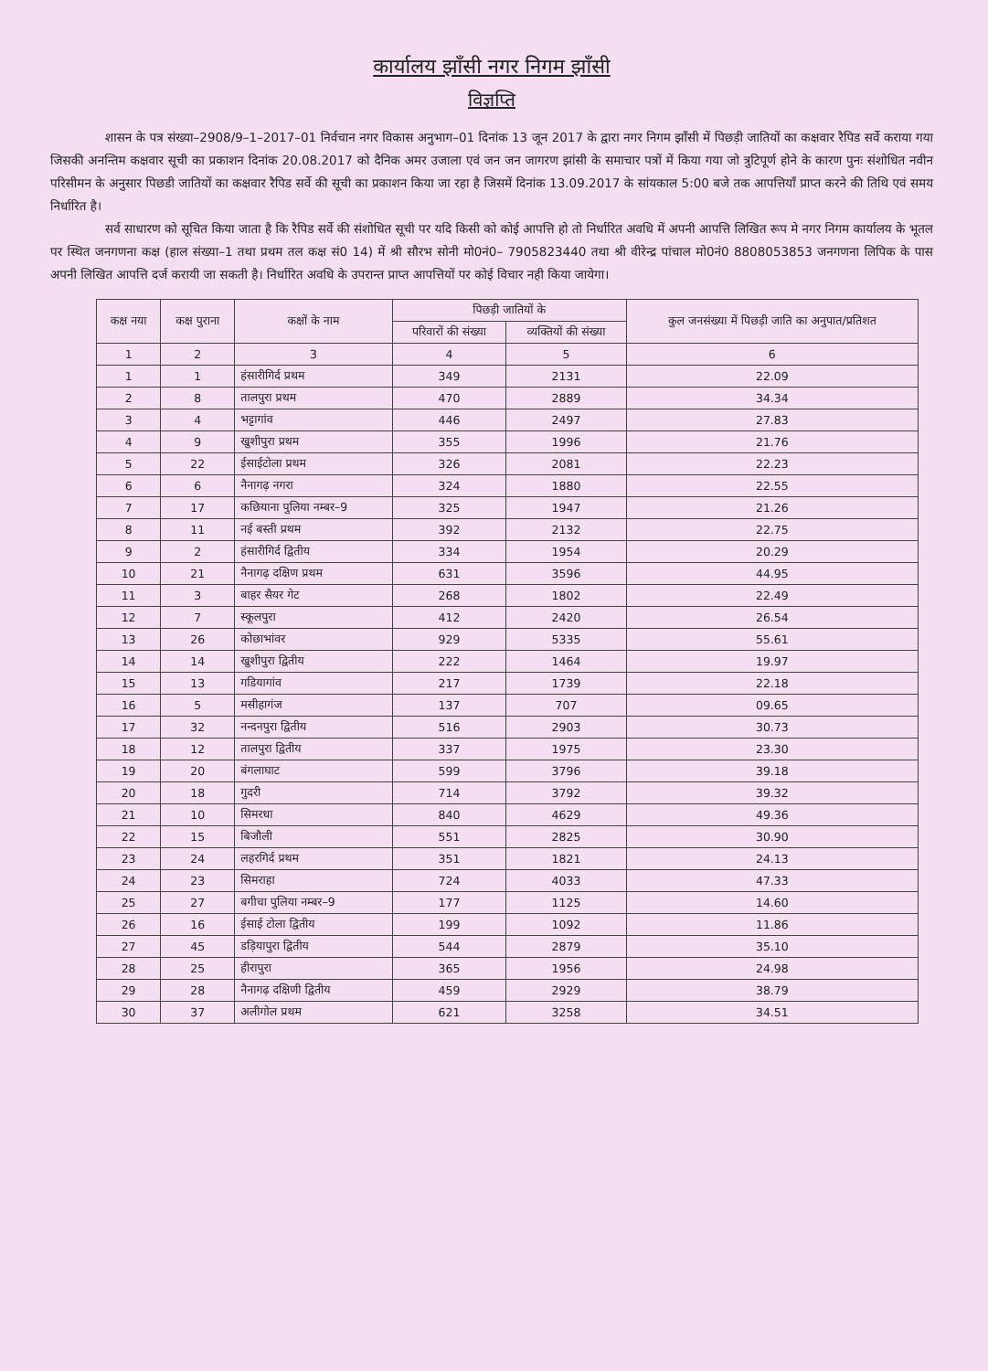कार्यालय झाँसी नगर निगम झाँसी
विज्ञप्ति
शासन के पत्र संख्या–2908/9–1–2017–01 निर्वचान नगर विकास अनुभाग–01 दिनांक 13 जून 2017 के द्वारा नगर निगम झाँसी में पिछड़ी जातियों का कक्षवार रैपिड सर्वे कराया गया जिसकी अनन्तिम कक्षवार सूची का प्रकाशन दिनांक 20.08.2017 को दैनिक अमर उजाला एवं जन जन जागरण झांसी के समाचार पत्रों में किया गया जो त्रुटिपूर्ण होने के कारण पुनः संशोधित नवीन परिसीमन के अनुसार पिछडी जातियों का कक्षवार रैपिड सर्वे की सूची का प्रकाशन किया जा रहा है जिसमें दिनांक 13.09.2017 के सांयकाल 5:00 बजे तक आपत्तियाँ प्राप्त करने की तिथि एवं समय निर्धारित है।
सर्व साधारण को सूचित किया जाता है कि रैपिड सर्वे की संशोधित सूची पर यदि किसी को कोई आपत्ति हो तो निर्धारित अवधि में अपनी आपत्ति लिखित रूप मे नगर निगम कार्यालय के भूतल पर स्थित जनगणना कक्ष (हाल संख्या–1 तथा प्रथम तल कक्ष सं0 14) में श्री सौरभ सोनी मो0नं0– 7905823440 तथा श्री वीरेन्द्र पांचाल मो0नं0 8808053853 जनगणना लिपिक के पास अपनी लिखित आपत्ति दर्ज करायी जा सकती है। निर्धारित अवधि के उपरान्त प्राप्त आपत्तियों पर कोई विचार नही किया जायेगा।
| कक्ष नया | कक्ष पुराना | कक्षों के नाम | पिछड़ी जातियों के | | कुल जनसंख्या में पिछड़ी जाति का अनुपात/प्रतिशत |
| --- | --- | --- | --- | --- | --- |
| | | | परिवारों की संख्या | व्यक्तियों की संख्या | |
| 1 | 2 | 3 | 4 | 5 | 6 |
| 1 | 1 | हंसारीगिर्द प्रथम | 349 | 2131 | 22.09 |
| 2 | 8 | तालपुरा प्रथम | 470 | 2889 | 34.34 |
| 3 | 4 | भट्टागांव | 446 | 2497 | 27.83 |
| 4 | 9 | खुशीपुरा प्रथम | 355 | 1996 | 21.76 |
| 5 | 22 | ईसाईटोला प्रथम | 326 | 2081 | 22.23 |
| 6 | 6 | नैनागढ़ नगरा | 324 | 1880 | 22.55 |
| 7 | 17 | कछियाना पुलिया नम्बर–9 | 325 | 1947 | 21.26 |
| 8 | 11 | नई बस्ती प्रथम | 392 | 2132 | 22.75 |
| 9 | 2 | हंसारीगिर्द द्वितीय | 334 | 1954 | 20.29 |
| 10 | 21 | नैनागढ़ दक्षिण प्रथम | 631 | 3596 | 44.95 |
| 11 | 3 | बाहर सैयर गेट | 268 | 1802 | 22.49 |
| 12 | 7 | स्कूलपुरा | 412 | 2420 | 26.54 |
| 13 | 26 | कोछाभांवर | 929 | 5335 | 55.61 |
| 14 | 14 | खुशीपुरा द्वितीय | 222 | 1464 | 19.97 |
| 15 | 13 | गडियागांव | 217 | 1739 | 22.18 |
| 16 | 5 | मसीहागंज | 137 | 707 | 09.65 |
| 17 | 32 | नन्दनपुरा द्वितीय | 516 | 2903 | 30.73 |
| 18 | 12 | तालपुरा द्वितीय | 337 | 1975 | 23.30 |
| 19 | 20 | बंगलाघाट | 599 | 3796 | 39.18 |
| 20 | 18 | गुदरी | 714 | 3792 | 39.32 |
| 21 | 10 | सिमरधा | 840 | 4629 | 49.36 |
| 22 | 15 | बिजौली | 551 | 2825 | 30.90 |
| 23 | 24 | लहरगिर्द प्रथम | 351 | 1821 | 24.13 |
| 24 | 23 | सिमराहा | 724 | 4033 | 47.33 |
| 25 | 27 | बगीचा पुलिया नम्बर–9 | 177 | 1125 | 14.60 |
| 26 | 16 | ईसाई टोला द्वितीय | 199 | 1092 | 11.86 |
| 27 | 45 | डड़ियापुरा द्वितीय | 544 | 2879 | 35.10 |
| 28 | 25 | हीरापुरा | 365 | 1956 | 24.98 |
| 29 | 28 | नैनागढ़ दक्षिणी द्वितीय | 459 | 2929 | 38.79 |
| 30 | 37 | अलीगोल प्रथम | 621 | 3258 | 34.51 |